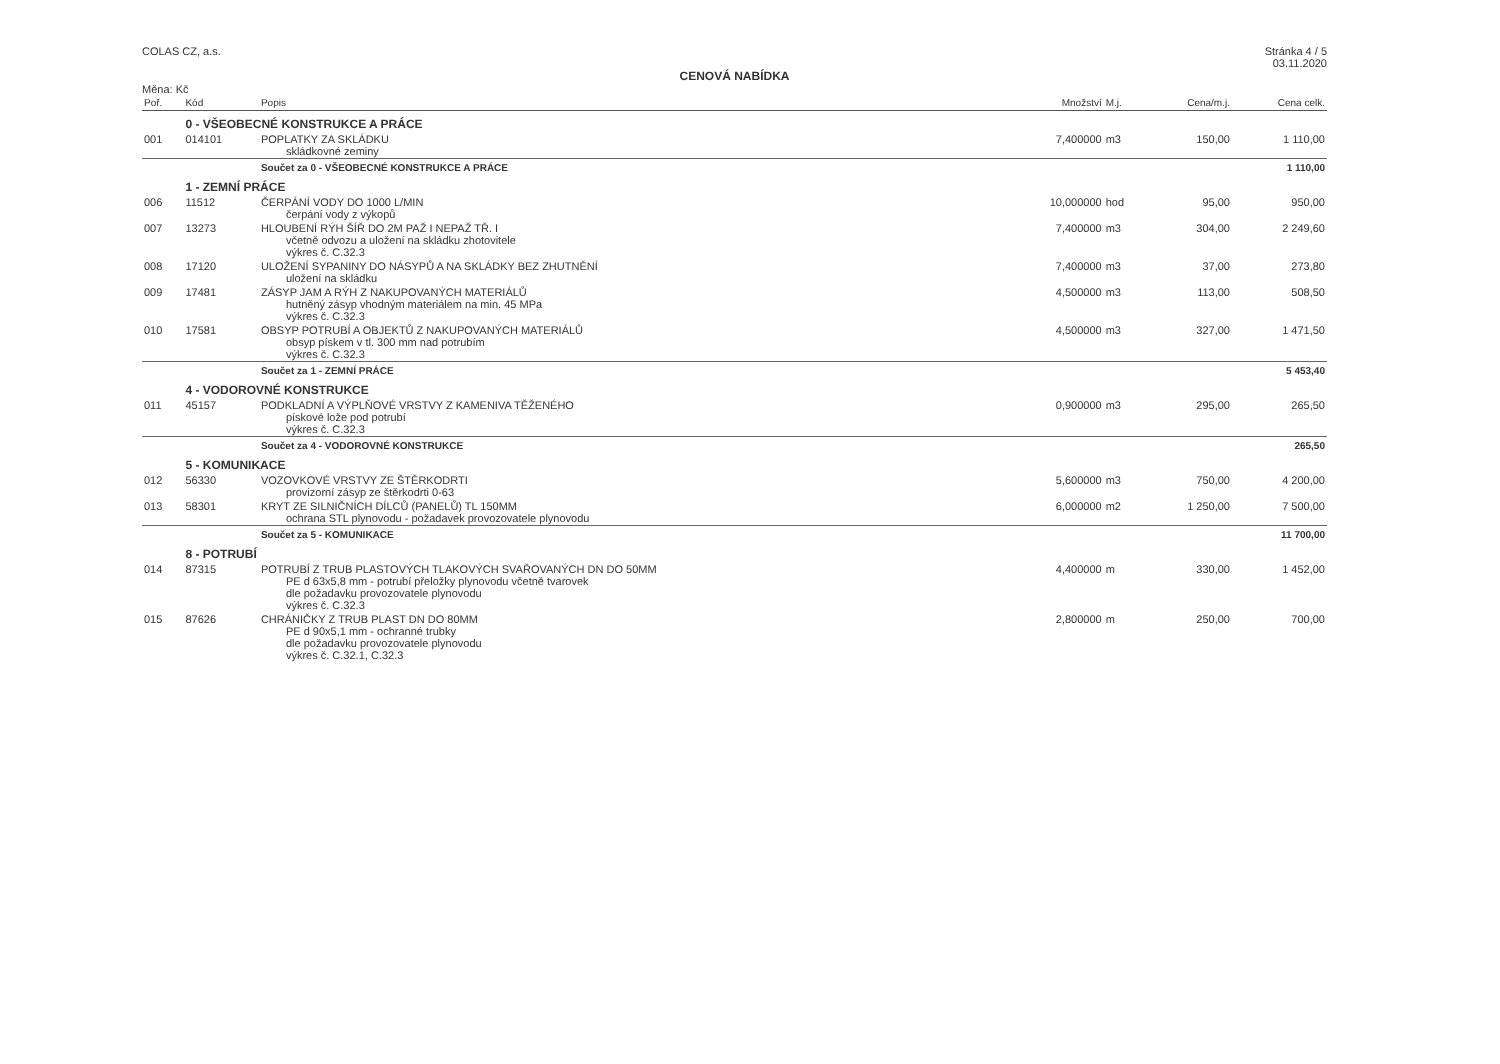COLAS CZ, a.s. Stránka 4 / 5
03.11.2020
CENOVÁ NABÍDKA
Měna: Kč
| Poř. | Kód | Popis | Množství | M.j. | Cena/m.j. | Cena celk. |
| --- | --- | --- | --- | --- | --- | --- |
| | 0 - VŠEOBECNÉ KONSTRUKCE A PRÁCE | | | | | |
| 001 | 014101 | POPLATKY ZA SKLÁDKU skládkovné zeminy | 7,400000 | m3 | 150,00 | 1 110,00 |
| | | Součet za 0 - VŠEOBECNÉ KONSTRUKCE A PRÁCE | | | | 1 110,00 |
| | 1 - ZEMNÍ PRÁCE | | | | | |
| 006 | 11512 | ČERPÁNÍ VODY DO 1000 L/MIN čerpání vody z výkopů | 10,000000 | hod | 95,00 | 950,00 |
| 007 | 13273 | HLOUBENÍ RÝH ŠÍŘ DO 2M PAŽ I NEPAŽ TŘ. I včetně odvozu a uložení na skládku zhotovitele výkres č. C.32.3 | 7,400000 | m3 | 304,00 | 2 249,60 |
| 008 | 17120 | ULOŽENÍ SYPANINY DO NÁSYPŮ A NA SKLÁDKY BEZ ZHUTNĚNÍ uložení na skládku | 7,400000 | m3 | 37,00 | 273,80 |
| 009 | 17481 | ZÁSYP JAM A RÝH Z NAKUPOVANÝCH MATERIÁLŮ hutněný zásyp vhodným materiálem na min. 45 MPa výkres č. C.32.3 | 4,500000 | m3 | 113,00 | 508,50 |
| 010 | 17581 | OBSYP POTRUBÍ A OBJEKTŮ Z NAKUPOVANÝCH MATERIÁLŮ obsyp pískem v tl. 300 mm nad potrubím výkres č. C.32.3 | 4,500000 | m3 | 327,00 | 1 471,50 |
| | | Součet za 1 - ZEMNÍ PRÁCE | | | | 5 453,40 |
| | 4 - VODOROVNÉ KONSTRUKCE | | | | | |
| 011 | 45157 | PODKLADNÍ A VÝPLŇOVÉ VRSTVY Z KAMENIVA TĚŽENÉHO pískové lože pod potrubí výkres č. C.32.3 | 0,900000 | m3 | 295,00 | 265,50 |
| | | Součet za 4 - VODOROVNÉ KONSTRUKCE | | | | 265,50 |
| | 5 - KOMUNIKACE | | | | | |
| 012 | 56330 | VOZOVKOVÉ VRSTVY ZE ŠTĚRKODRTI provizorní zásyp ze štěrkodrti 0-63 | 5,600000 | m3 | 750,00 | 4 200,00 |
| 013 | 58301 | KRYT ZE SILNIČNÍCH DÍLCŮ (PANELŮ) TL 150MM ochrana STL plynovodu - požadavek provozovatele plynovodu | 6,000000 | m2 | 1 250,00 | 7 500,00 |
| | | Součet za 5 - KOMUNIKACE | | | | 11 700,00 |
| | 8 - POTRUBÍ | | | | | |
| 014 | 87315 | POTRUBÍ Z TRUB PLASTOVÝCH TLAKOVÝCH SVAŘOVANÝCH DN DO 50MM PE d 63x5,8 mm - potrubí přeložky plynovodu včetně tvarovek dle požadavku provozovatele plynovodu výkres č. C.32.3 | 4,400000 | m | 330,00 | 1 452,00 |
| 015 | 87626 | CHRÁNIČKY Z TRUB PLAST DN DO 80MM PE d 90x5,1 mm - ochranné trubky dle požadavku provozovatele plynovodu výkres č. C.32.1, C.32.3 | 2,800000 | m | 250,00 | 700,00 |